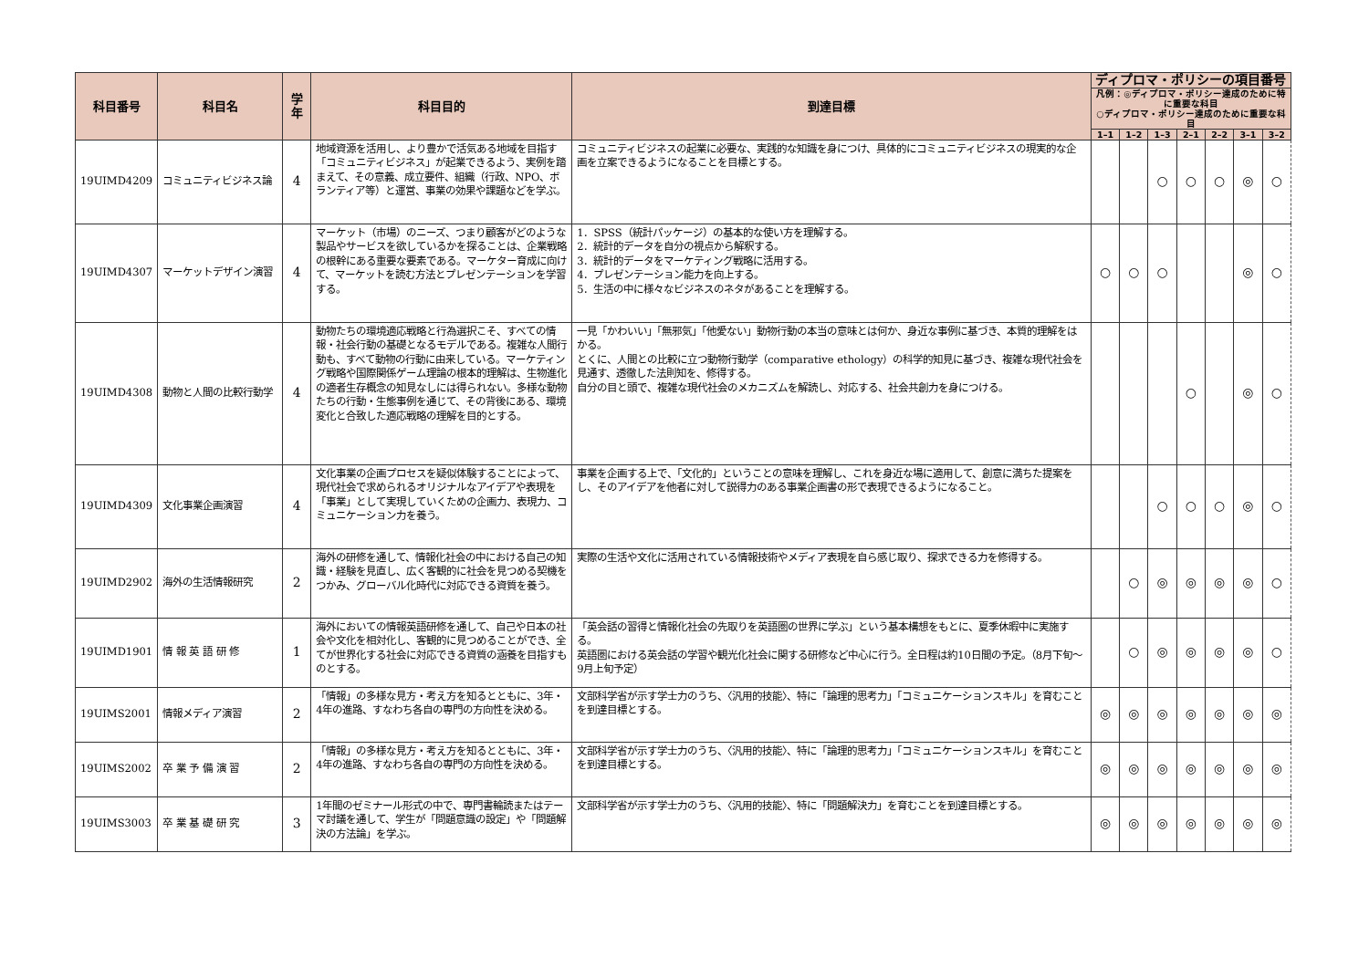| 科目番号 | 科目名 | 学年 | 科目目的 | 到達目標 | ディプロマ・ポリシーの項目番号 | | | | | | |
| --- | --- | --- | --- | --- | --- | --- | --- | --- | --- | --- | --- |
| | | | | | 凡例：◎ディプロマ・ポリシー達成のために特に重要な科目 ○ディプロマ・ポリシー達成のために重要な科目 | | | | | | |
| | | | | | 1–1 | 1–2 | 1–3 | 2–1 | 2–2 | 3–1 | 3–2 |
| 19UIMD4209 | コミュニティビジネス論 | 4 | 地域資源を活用し、より豊かで活気ある地域を目指す「コミュニティビジネス」が起業できるよう、実例を踏まえて、その意義、成立要件、組織（行政、NPO、ボランティア等）と運営、事業の効果や課題などを学ぶ。 | コミュニティビジネスの起業に必要な、実践的な知識を身につけ、具体的にコミュニティビジネスの現実的な企画を立案できるようになることを目標とする。 | | | ○ | ○ | ○ | ◎ | ○ |
| 19UIMD4307 | マーケットデザイン演習 | 4 | マーケット（市場）のニーズ、つまり顧客がどのような製品やサービスを欲しているかを探ることは、企業戦略の根幹にある重要な要素である。マーケター育成に向けて、マーケットを読む方法とプレゼンテーションを学習する。 | 1．SPSS（統計パッケージ）の基本的な使い方を理解する。 2．統計的データを自分の視点から解釈する。 3．統計的データをマーケティング戦略に活用する。 4．プレゼンテーション能力を向上する。 5．生活の中に様々なビジネスのネタがあることを理解する。 | ○ | ○ | ○ | | | ◎ | ○ |
| 19UIMD4308 | 動物と人間の比較行動学 | 4 | 動物たちの環境適応戦略と行為選択こそ、すべての情報・社会行動の基礎となるモデルである。複雑な人間行動も、すべて動物の行動に由来している。マーケティング戦略や国際関係ゲーム理論の根本的理解は、生物進化の適者生存概念の知見なしには得られない。多様な動物たちの行動・生態事例を通じて、その背後にある、環境変化と合致した適応戦略の理解を目的とする。 | 一見「かわいい」「無邪気」「他愛ない」動物行動の本当の意味とは何か、身近な事例に基づき、本質的理解をはかる。 とくに、人間との比較に立つ動物行動学（comparative ethology）の科学的知見に基づき、複雑な現代社会を見通す、透徹した法則知を、修得する。 自分の目と頭で、複雑な現代社会のメカニズムを解読し、対応する、社会共創力を身につける。 | | | | ○ | | ◎ | ○ |
| 19UIMD4309 | 文化事業企画演習 | 4 | 文化事業の企画プロセスを疑似体験することによって、現代社会で求められるオリジナルなアイデアや表現を「事業」として実現していくための企画力、表現力、コミュニケーション力を養う。 | 事業を企画する上で、「文化的」ということの意味を理解し、これを身近な場に適用して、創意に満ちた提案をし、そのアイデアを他者に対して説得力のある事業企画書の形で表現できるようになること。 | | | ○ | ○ | ○ | ◎ | ○ |
| 19UIMD2902 | 海外の生活情報研究 | 2 | 海外の研修を通して、情報化社会の中における自己の知識・経験を見直し、広く客観的に社会を見つめる契機をつかみ、グローバル化時代に対応できる資質を養う。 | 実際の生活や文化に活用されている情報技術やメディア表現を自ら感じ取り、探求できる力を修得する。 | | ○ | ◎ | ◎ | ◎ | ◎ | ○ |
| 19UIMD1901 | 情 報 英 語 研 修 | 1 | 海外においての情報英語研修を通して、自己や日本の社会や文化を相対化し、客観的に見つめることができ、全てが世界化する社会に対応できる資質の涵養を目指すものとする。 | 「英会話の習得と情報化社会の先取りを英語圏の世界に学ぶ」という基本構想をもとに、夏季休暇中に実施する。 英語圏における英会話の学習や観光化社会に関する研修など中心に行う。全日程は約10日間の予定。（8月下旬～9月上旬予定） | | ○ | ◎ | ◎ | ◎ | ◎ | ○ |
| 19UIMS2001 | 情報メディア演習 | 2 | 「情報」の多様な見方・考え方を知るとともに、3年・4年の進路、すなわち各自の専門の方向性を決める。 | 文部科学省が示す学士力のうち、〈汎用的技能〉、特に「論理的思考力」「コミュニケーションスキル」を育むことを到達目標とする。 | ◎ | ◎ | ◎ | ◎ | ◎ | ◎ | ◎ |
| 19UIMS2002 | 卒 業 予 備 演 習 | 2 | 「情報」の多様な見方・考え方を知るとともに、3年・4年の進路、すなわち各自の専門の方向性を決める。 | 文部科学省が示す学士力のうち、〈汎用的技能〉、特に「論理的思考力」「コミュニケーションスキル」を育むことを到達目標とする。 | ◎ | ◎ | ◎ | ◎ | ◎ | ◎ | ◎ |
| 19UIMS3003 | 卒 業 基 礎 研 究 | 3 | 1年間のゼミナール形式の中で、専門書輪読またはテーマ討議を通して、学生が「問題意識の設定」や「問題解決の方法論」を学ぶ。 | 文部科学省が示す学士力のうち、〈汎用的技能〉、特に「問題解決力」を育むことを到達目標とする。 | ◎ | ◎ | ◎ | ◎ | ◎ | ◎ | ◎ |